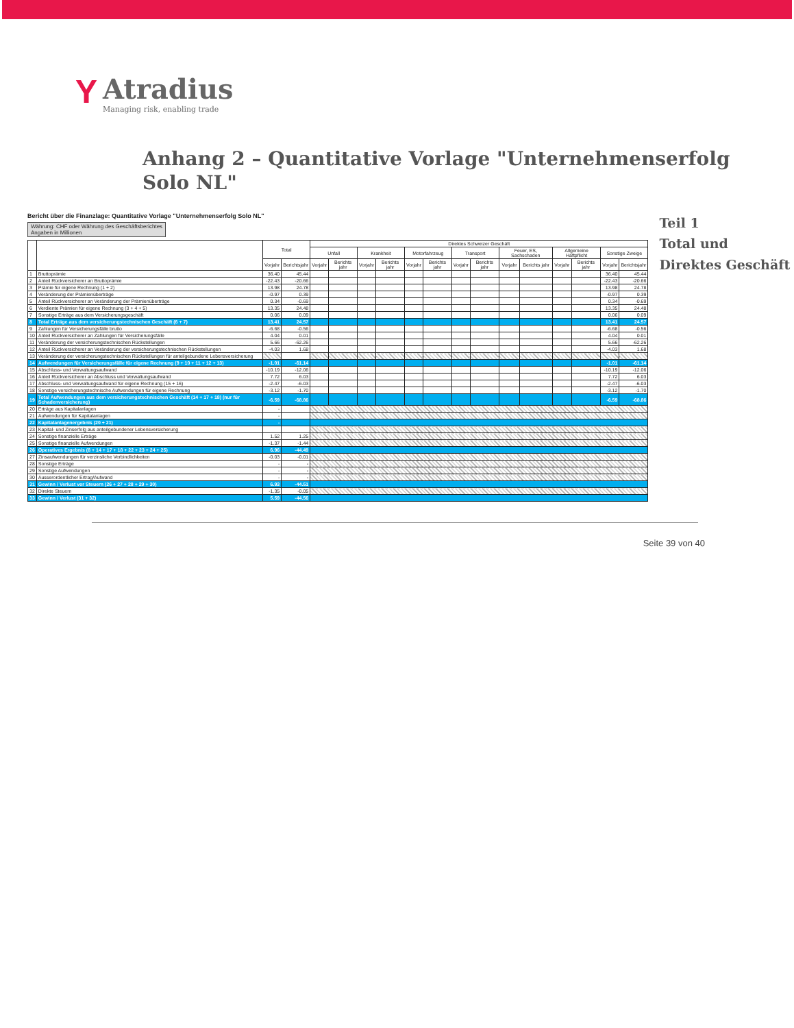Y
Atradius
Managing risk, enabling trade
Anhang 2 – Quantitative Vorlage "Unternehmenserfolg Solo NL"
Bericht über die Finanzlage: Quantitative Vorlage "Unternehmenserfolg Solo NL"
Währung: CHF oder Währung des Geschäftsberichtes
Angaben in Millionen
| | | Total | | Direktes Schweizer Geschäft | | | | | | | | | | | | | |
| --- | --- | --- | --- | --- | --- | --- | --- | --- | --- | --- | --- | --- | --- | --- | --- | --- | --- |
| | | | | Unfall | | Krankheit | | Motorfahrzeug | | Transport | | Feuer, ES, Sachschaden | | Allgemeine Haftpflicht | | Sonstige Zweige | |
| | | Vorjahr | Berichtsjahr | Vorjahr | Berichts jahr | Vorjahr | Berichts jahr | Vorjahr | Berichts jahr | Vorjahr | Berichts jahr | Vorjahr | Berichts jahr | Vorjahr | Berichts jahr | Vorjahr | Berichtsjahr |
| 1 | Bruttoprämie | 36.40 | 45.44 | | | | | | | | | | | | | 36.40 | 45.44 |
| 2 | Anteil Rückversicherer an Bruttoprämie | -22.43 | -20.66 | | | | | | | | | | | | | -22.43 | -20.66 |
| 3 | Prämie für eigene Rechnung (1 + 2) | 13.98 | 24.78 | | | | | | | | | | | | | 13.98 | 24.78 |
| 4 | Veränderung der Prämienüberträge | -0.97 | 0.39 | | | | | | | | | | | | | -0.97 | 0.39 |
| 5 | Anteil Rückversicherer an Veränderung der Prämienüberträge | 0.34 | -0.69 | | | | | | | | | | | | | 0.34 | -0.69 |
| 6 | Verdiente Prämien für eigene Rechnung (3 + 4 + 5) | 13.35 | 24.48 | | | | | | | | | | | | | 13.35 | 24.48 |
| 7 | Sonstige Erträge aus dem Versicherungsgeschäft | 0.06 | 0.09 | | | | | | | | | | | | | 0.06 | 0.09 |
| 8 | Total Erträge aus dem versicherungstechnischen Geschäft (6 + 7) | 13.41 | 24.57 | | | | | | | | | | | | | 13.41 | 24.57 |
| 9 | Zahlungen für Versicherungsfälle brutto | -6.68 | -0.56 | | | | | | | | | | | | | -6.68 | -0.56 |
| 10 | Anteil Rückversicherer an Zahlungen für Versicherungsfälle | 4.04 | 0.01 | | | | | | | | | | | | | 4.04 | 0.01 |
| 11 | Veränderung der versicherungstechnischen Rückstellungen | 5.66 | -62.26 | | | | | | | | | | | | | 5.66 | -62.26 |
| 12 | Anteil Rückversicherer an Veränderung der versicherungstechnischen Rückstellungen | -4.03 | 1.68 | | | | | | | | | | | | | -4.03 | 1.68 |
| 13 | Veränderung der versicherungstechnischen Rückstellungen für anteilgebundene Lebensversicherung | | | | | | | | | | | | | | | | |
| 14 | Aufwendungen für Versicherungsfälle für eigene Rechnung (9 + 10 + 11 + 12 + 13) | -1.01 | -61.14 | | | | | | | | | | | | | -1.01 | -61.14 |
| 15 | Abschluss- und Verwaltungsaufwand | -10.19 | -12.06 | | | | | | | | | | | | | -10.19 | -12.06 |
| 16 | Anteil Rückversicherer an Abschluss und Verwaltungsaufwand | 7.72 | 6.03 | | | | | | | | | | | | | 7.72 | 6.03 |
| 17 | Abschluss- und Verwaltungsaufwand für eigene Rechnung (15 + 16) | -2.47 | -6.03 | | | | | | | | | | | | | -2.47 | -6.03 |
| 18 | Sonstige versicherungstechnische Aufwendungen für eigene Rechnung | -3.12 | -1.70 | | | | | | | | | | | | | -3.12 | -1.70 |
| 19 | Total Aufwendungen aus dem versicherungstechnischen Geschäft (14 + 17 + 18) (nur für Schadenversicherung) | -6.59 | -68.86 | | | | | | | | | | | | | -6.59 | -68.86 |
| 20 | Erträge aus Kapitalanlagen | - | | | | | | | | | | | | | | | |
| 21 | Aufwendungen für Kapitalanlagen | - | | | | | | | | | | | | | | | |
| 22 | Kapitalanlagenergebnis (20 + 21) | - | | | | | | | | | | | | | | | |
| 23 | Kapital- und Zinserfolg aus anteilgebundener Lebensversicherung | | | | | | | | | | | | | | | | |
| 24 | Sonstige finanzielle Erträge | 1.52 | 1.25 | | | | | | | | | | | | | | |
| 25 | Sonstige finanzielle Aufwendungen | -1.37 | -1.44 | | | | | | | | | | | | | | |
| 26 | Operatives Ergebnis (8 + 14 + 17 + 18 + 22 + 23 + 24 + 25) | 6.96 | -44.49 | | | | | | | | | | | | | | |
| 27 | Zinsaufwendungen für verzinsliche Verbindlichkeiten | -0.03 | -0.01 | | | | | | | | | | | | | | |
| 28 | Sonstige Erträge | - | - | | | | | | | | | | | | | | |
| 29 | Sonstige Aufwendungen | - | - | | | | | | | | | | | | | | |
| 30 | Ausserordentlicher Ertrag/Aufwand | - | - | | | | | | | | | | | | | | |
| 31 | Gewinn / Verlust vor Steuern (26 + 27 + 28 + 29 + 30) | 6.93 | -44.51 | | | | | | | | | | | | | | |
| 32 | Direkte Steuern | -1.35 | -0.05 | | | | | | | | | | | | | | |
| 33 | Gewinn / Verlust (31 + 32) | 5.59 | -44.56 | | | | | | | | | | | | | | |
Teil 1
Total und Direktes Geschäft
Seite 39 von 40